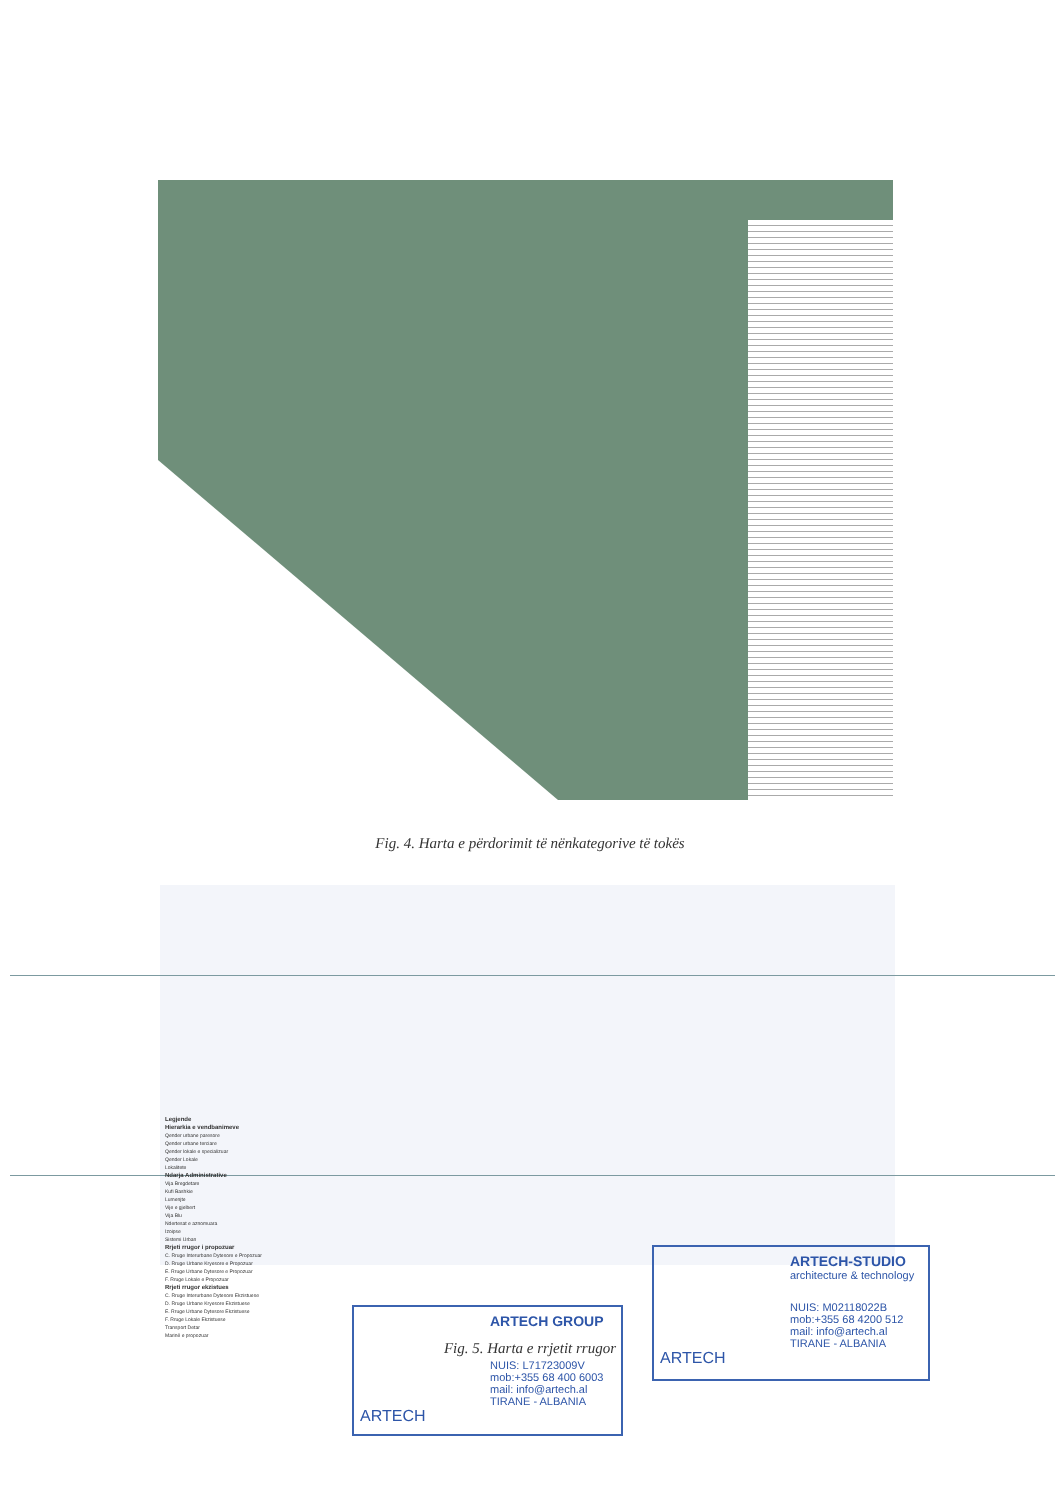Fig. 4. Harta e përdorimit të nënkategorive të tokës
Legjende
Hierarkia e vendbanimeve
Qender urbane paresore
Qender urbane terciare
Qender lokale e specializuar
Qender Lokale
Lokalitete
Ndarja Administrative
Vija Bregdetare
Kufi Bashkie
Lumenjte
Vije e gjelbert
Vija Blu
Ndertesat e aznomuara
Izoipse
Sistemi Urban
Rrjeti rrugor i propozuar
C. Rruge Interurbane Dytesore e Propozuar
D. Rruge Urbane Kryesore e Propozuar
E. Rruge Urbane Dytesore e Propozuar
F. Rruge Lokale e Propozuar
Rrjeti rrugor ekzistues
C. Rruge Interurbane Dytesore Ekzistuese
D. Rruge Urbane Kryesore Ekzistuese
E. Rruge Urbane Dytesore Ekzistuese
F. Rruge Lokale Ekzistuese
Transport Detar
Marinë e propozuar
Fig. 5. Harta e rrjetit rrugor
ARTECH GROUP
NUIS: L71723009V
mob:+355 68 400 6003
mail: info@artech.al
TIRANE - ALBANIA
ARTECH
ARTECH-STUDIO
architecture & technology
NUIS: M02118022B
mob:+355 68 4200 512
mail: info@artech.al
TIRANE - ALBANIA
ARTECH